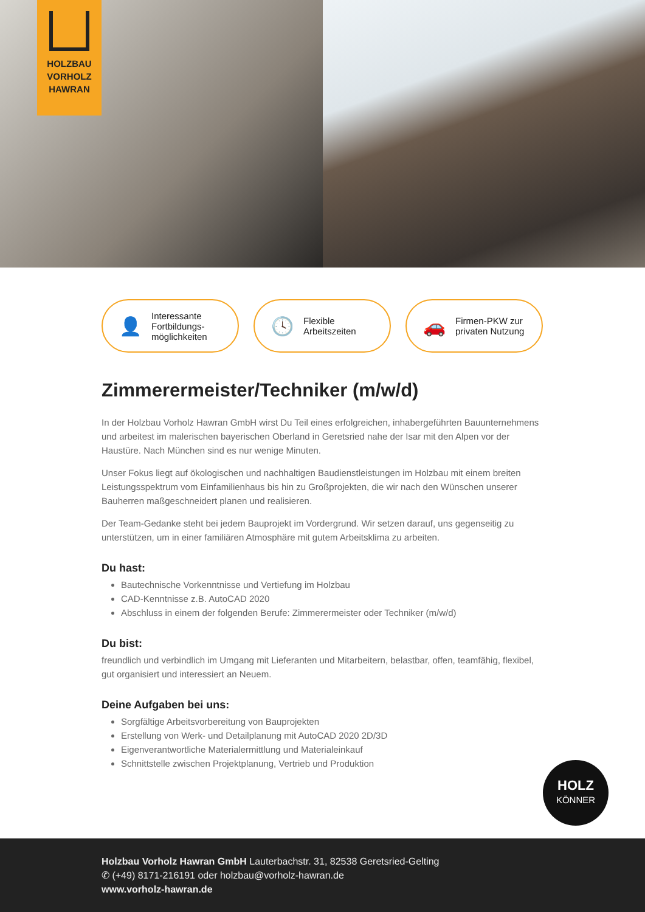HOLZBAU
VORHOLZ
HAWRAN
👤
Interessante
Fortbildungs-
möglichkeiten
🕓
Flexible
Arbeitszeiten
🚗
Firmen-PKW zur
privaten Nutzung
Zimmerermeister/Techniker (m/w/d)
In der Holzbau Vorholz Hawran GmbH wirst Du Teil eines erfolgreichen, inhabergeführten Bauunterneh­mens und arbeitest im malerischen bayerischen Oberland in Geretsried nahe der Isar mit den Alpen vor der Haustüre. Nach München sind es nur wenige Minuten.
Unser Fokus liegt auf ökologischen und nachhaltigen Baudienstleistungen im Holzbau mit einem breiten Leistungsspektrum vom Einfamilienhaus bis hin zu Großprojekten, die wir nach den Wünschen unserer Bauherren maßgeschneidert planen und realisieren.
Der Team-Gedanke steht bei jedem Bauprojekt im Vordergrund. Wir setzen darauf, uns gegenseitig zu unterstützen, um in einer familiären Atmosphäre mit gutem Arbeitsklima zu arbeiten.
Du hast:
Bautechnische Vorkenntnisse und Vertiefung im Holzbau
CAD-Kenntnisse z.B. AutoCAD 2020
Abschluss in einem der folgenden Berufe: Zimmerermeister oder Techniker (m/w/d)
Du bist:
freundlich und verbindlich im Umgang mit Lieferanten und Mitarbeitern, belastbar, offen, teamfähig, flexibel, gut organisiert und interessiert an Neuem.
Deine Aufgaben bei uns:
Sorgfältige Arbeitsvorbereitung von Bauprojekten
Erstellung von Werk- und Detailplanung mit AutoCAD 2020 2D/3D
Eigenverantwortliche Materialermittlung und Materialeinkauf
Schnittstelle zwischen Projektplanung, Vertrieb und Produktion
HOLZ
KÖNNER
Holzbau Vorholz Hawran GmbH Lauterbachstr. 31, 82538 Geretsried-Gelting
✆ (+49) 8171-216191 oder holzbau@vorholz-hawran.de
www.vorholz-hawran.de